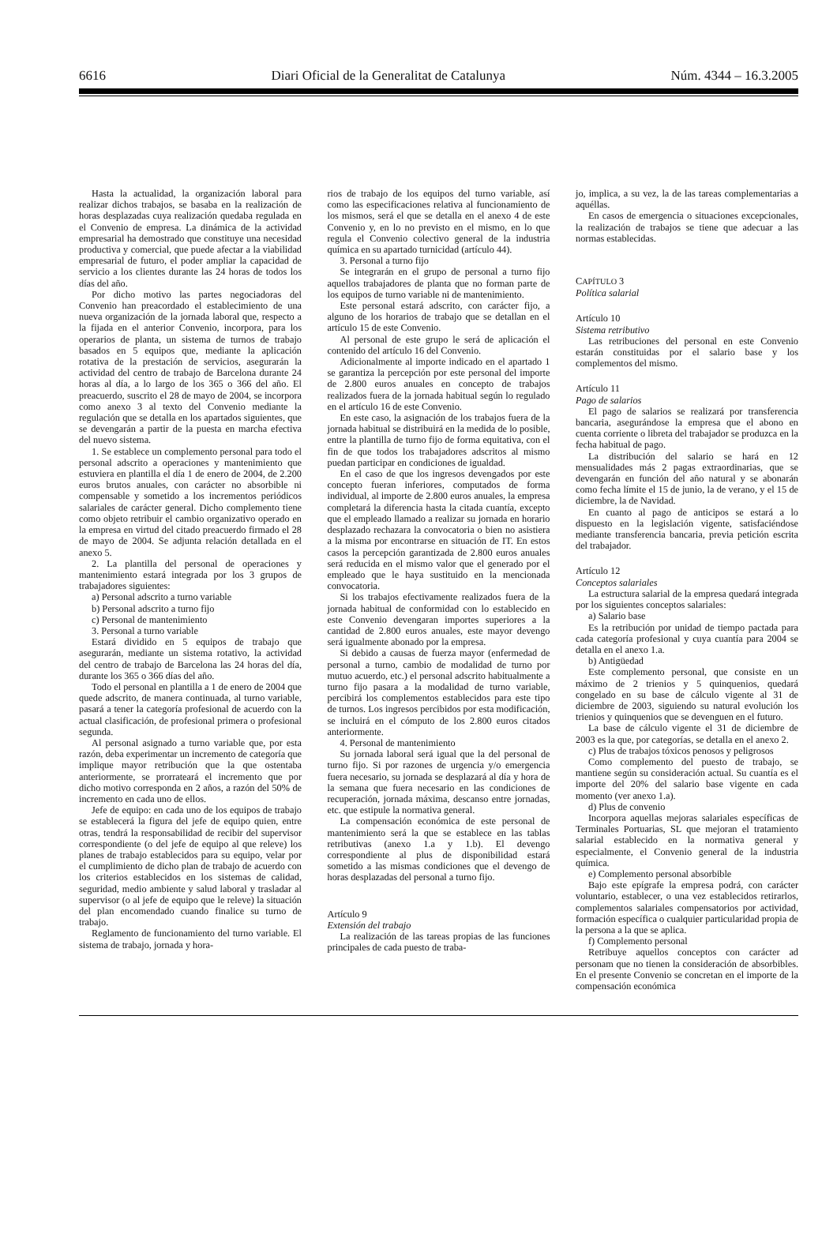6616 Diari Oficial de la Generalitat de Catalunya Núm. 4344 – 16.3.2005
Hasta la actualidad, la organización laboral para realizar dichos trabajos, se basaba en la realización de horas desplazadas cuya realización quedaba regulada en el Convenio de empresa. La dinámica de la actividad empresarial ha demostrado que constituye una necesidad productiva y comercial, que puede afectar a la viabilidad empresarial de futuro, el poder ampliar la capacidad de servicio a los clientes durante las 24 horas de todos los días del año.
Por dicho motivo las partes negociadoras del Convenio han preacordado el establecimiento de una nueva organización de la jornada laboral que, respecto a la fijada en el anterior Convenio, incorpora, para los operarios de planta, un sistema de turnos de trabajo basados en 5 equipos que, mediante la aplicación rotativa de la prestación de servicios, asegurarán la actividad del centro de trabajo de Barcelona durante 24 horas al día, a lo largo de los 365 o 366 del año. El preacuerdo, suscrito el 28 de mayo de 2004, se incorpora como anexo 3 al texto del Convenio mediante la regulación que se detalla en los apartados siguientes, que se devengarán a partir de la puesta en marcha efectiva del nuevo sistema.
1. Se establece un complemento personal para todo el personal adscrito a operaciones y mantenimiento que estuviera en plantilla el día 1 de enero de 2004, de 2.200 euros brutos anuales, con carácter no absorbible ni compensable y sometido a los incrementos periódicos salariales de carácter general. Dicho complemento tiene como objeto retribuir el cambio organizativo operado en la empresa en virtud del citado preacuerdo firmado el 28 de mayo de 2004. Se adjunta relación detallada en el anexo 5.
2. La plantilla del personal de operaciones y mantenimiento estará integrada por los 3 grupos de trabajadores siguientes:
a) Personal adscrito a turno variable
b) Personal adscrito a turno fijo
c) Personal de mantenimiento
3. Personal a turno variable
Estará dividido en 5 equipos de trabajo que asegurarán, mediante un sistema rotativo, la actividad del centro de trabajo de Barcelona las 24 horas del día, durante los 365 o 366 días del año.
Todo el personal en plantilla a 1 de enero de 2004 que quede adscrito, de manera continuada, al turno variable, pasará a tener la categoría profesional de acuerdo con la actual clasificación, de profesional primera o profesional segunda.
Al personal asignado a turno variable que, por esta razón, deba experimentar un incremento de categoría que implique mayor retribución que la que ostentaba anteriormente, se prorrateará el incremento que por dicho motivo corresponda en 2 años, a razón del 50% de incremento en cada uno de ellos.
Jefe de equipo: en cada uno de los equipos de trabajo se establecerá la figura del jefe de equipo quien, entre otras, tendrá la responsabilidad de recibir del supervisor correspondiente (o del jefe de equipo al que releve) los planes de trabajo establecidos para su equipo, velar por el cumplimiento de dicho plan de trabajo de acuerdo con los criterios establecidos en los sistemas de calidad, seguridad, medio ambiente y salud laboral y trasladar al supervisor (o al jefe de equipo que le releve) la situación del plan encomendado cuando finalice su turno de trabajo.
Reglamento de funcionamiento del turno variable. El sistema de trabajo, jornada y hora-
rios de trabajo de los equipos del turno variable, así como las especificaciones relativa al funcionamiento de los mismos, será el que se detalla en el anexo 4 de este Convenio y, en lo no previsto en el mismo, en lo que regula el Convenio colectivo general de la industria química en su apartado turnicidad (artículo 44).
3. Personal a turno fijo
Se integrarán en el grupo de personal a turno fijo aquellos trabajadores de planta que no forman parte de los equipos de turno variable ni de mantenimiento.
Este personal estará adscrito, con carácter fijo, a alguno de los horarios de trabajo que se detallan en el artículo 15 de este Convenio.
Al personal de este grupo le será de aplicación el contenido del artículo 16 del Convenio.
Adicionalmente al importe indicado en el apartado 1 se garantiza la percepción por este personal del importe de 2.800 euros anuales en concepto de trabajos realizados fuera de la jornada habitual según lo regulado en el artículo 16 de este Convenio.
En este caso, la asignación de los trabajos fuera de la jornada habitual se distribuirá en la medida de lo posible, entre la plantilla de turno fijo de forma equitativa, con el fin de que todos los trabajadores adscritos al mismo puedan participar en condiciones de igualdad.
En el caso de que los ingresos devengados por este concepto fueran inferiores, computados de forma individual, al importe de 2.800 euros anuales, la empresa completará la diferencia hasta la citada cuantía, excepto que el empleado llamado a realizar su jornada en horario desplazado rechazara la convocatoria o bien no asistiera a la misma por encontrarse en situación de IT. En estos casos la percepción garantizada de 2.800 euros anuales será reducida en el mismo valor que el generado por el empleado que le haya sustituido en la mencionada convocatoria.
Si los trabajos efectivamente realizados fuera de la jornada habitual de conformidad con lo establecido en este Convenio devengaran importes superiores a la cantidad de 2.800 euros anuales, este mayor devengo será igualmente abonado por la empresa.
Si debido a causas de fuerza mayor (enfermedad de personal a turno, cambio de modalidad de turno por mutuo acuerdo, etc.) el personal adscrito habitualmente a turno fijo pasara a la modalidad de turno variable, percibirá los complementos establecidos para este tipo de turnos. Los ingresos percibidos por esta modificación, se incluirá en el cómputo de los 2.800 euros citados anteriormente.
4. Personal de mantenimiento
Su jornada laboral será igual que la del personal de turno fijo. Si por razones de urgencia y/o emergencia fuera necesario, su jornada se desplazará al día y hora de la semana que fuera necesario en las condiciones de recuperación, jornada máxima, descanso entre jornadas, etc. que estipule la normativa general.
La compensación económica de este personal de mantenimiento será la que se establece en las tablas retributivas (anexo 1.a y 1.b). El devengo correspondiente al plus de disponibilidad estará sometido a las mismas condiciones que el devengo de horas desplazadas del personal a turno fijo.
Artículo 9
Extensión del trabajo
La realización de las tareas propias de las funciones principales de cada puesto de traba-
jo, implica, a su vez, la de las tareas complementarias a aquéllas.
En casos de emergencia o situaciones excepcionales, la realización de trabajos se tiene que adecuar a las normas establecidas.
CAPÍTULO 3
Política salarial
Artículo 10
Sistema retributivo
Las retribuciones del personal en este Convenio estarán constituidas por el salario base y los complementos del mismo.
Artículo 11
Pago de salarios
El pago de salarios se realizará por transferencia bancaria, asegurándose la empresa que el abono en cuenta corriente o libreta del trabajador se produzca en la fecha habitual de pago.
La distribución del salario se hará en 12 mensualidades más 2 pagas extraordinarias, que se devengarán en función del año natural y se abonarán como fecha límite el 15 de junio, la de verano, y el 15 de diciembre, la de Navidad.
En cuanto al pago de anticipos se estará a lo dispuesto en la legislación vigente, satisfaciéndose mediante transferencia bancaria, previa petición escrita del trabajador.
Artículo 12
Conceptos salariales
La estructura salarial de la empresa quedará integrada por los siguientes conceptos salariales:
a) Salario base
Es la retribución por unidad de tiempo pactada para cada categoría profesional y cuya cuantía para 2004 se detalla en el anexo 1.a.
b) Antigüedad
Este complemento personal, que consiste en un máximo de 2 trienios y 5 quinquenios, quedará congelado en su base de cálculo vigente al 31 de diciembre de 2003, siguiendo su natural evolución los trienios y quinquenios que se devenguen en el futuro.
La base de cálculo vigente el 31 de diciembre de 2003 es la que, por categorías, se detalla en el anexo 2.
c) Plus de trabajos tóxicos penosos y peligrosos
Como complemento del puesto de trabajo, se mantiene según su consideración actual. Su cuantía es el importe del 20% del salario base vigente en cada momento (ver anexo 1.a).
d) Plus de convenio
Incorpora aquellas mejoras salariales específicas de Terminales Portuarias, SL que mejoran el tratamiento salarial establecido en la normativa general y especialmente, el Convenio general de la industria química.
e) Complemento personal absorbible
Bajo este epígrafe la empresa podrá, con carácter voluntario, establecer, o una vez establecidos retirarlos, complementos salariales compensatorios por actividad, formación específica o cualquier particularidad propia de la persona a la que se aplica.
f) Complemento personal
Retribuye aquellos conceptos con carácter ad personam que no tienen la consideración de absorbibles. En el presente Convenio se concretan en el importe de la compensación económica